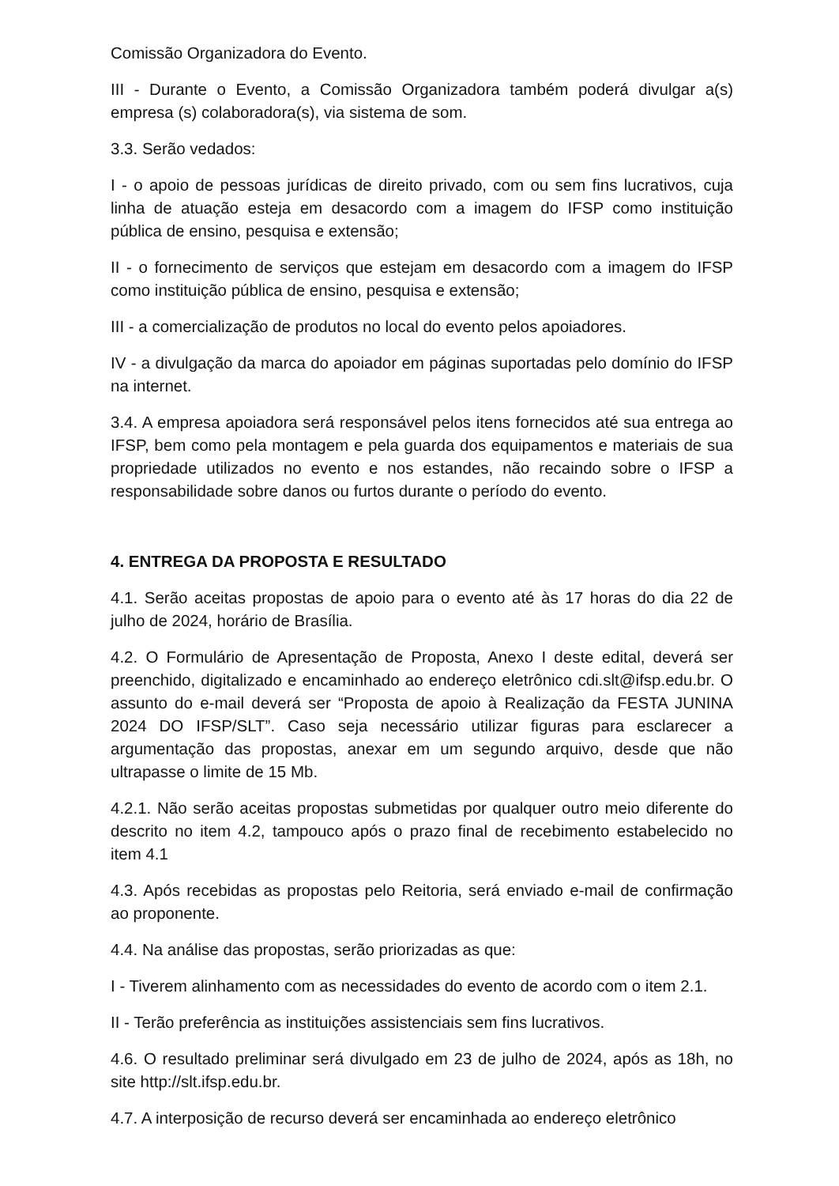Comissão Organizadora do Evento.
III - Durante o Evento, a Comissão Organizadora também poderá divulgar a(s) empresa (s) colaboradora(s), via sistema de som.
3.3. Serão vedados:
I - o apoio de pessoas jurídicas de direito privado, com ou sem fins lucrativos, cuja linha de atuação esteja em desacordo com a imagem do IFSP como instituição pública de ensino, pesquisa e extensão;
II - o fornecimento de serviços que estejam em desacordo com a imagem do IFSP como instituição pública de ensino, pesquisa e extensão;
III - a comercialização de produtos no local do evento pelos apoiadores.
IV - a divulgação da marca do apoiador em páginas suportadas pelo domínio do IFSP na internet.
3.4. A empresa apoiadora será responsável pelos itens fornecidos até sua entrega ao IFSP, bem como pela montagem e pela guarda dos equipamentos e materiais de sua propriedade utilizados no evento e nos estandes, não recaindo sobre o IFSP a responsabilidade sobre danos ou furtos durante o período do evento.
4. ENTREGA DA PROPOSTA E RESULTADO
4.1. Serão aceitas propostas de apoio para o evento até às 17 horas do dia 22 de julho de 2024, horário de Brasília.
4.2. O Formulário de Apresentação de Proposta, Anexo I deste edital, deverá ser preenchido, digitalizado e encaminhado ao endereço eletrônico cdi.slt@ifsp.edu.br. O assunto do e-mail deverá ser “Proposta de apoio à Realização da FESTA JUNINA 2024 DO IFSP/SLT”. Caso seja necessário utilizar figuras para esclarecer a argumentação das propostas, anexar em um segundo arquivo, desde que não ultrapasse o limite de 15 Mb.
4.2.1. Não serão aceitas propostas submetidas por qualquer outro meio diferente do descrito no item 4.2, tampouco após o prazo final de recebimento estabelecido no item 4.1
4.3. Após recebidas as propostas pelo Reitoria, será enviado e-mail de confirmação ao proponente.
4.4. Na análise das propostas, serão priorizadas as que:
I - Tiverem alinhamento com as necessidades do evento de acordo com o item 2.1.
II - Terão preferência as instituições assistenciais sem fins lucrativos.
4.6. O resultado preliminar será divulgado em 23 de julho de 2024, após as 18h, no site http://slt.ifsp.edu.br.
4.7. A interposição de recurso deverá ser encaminhada ao endereço eletrônico